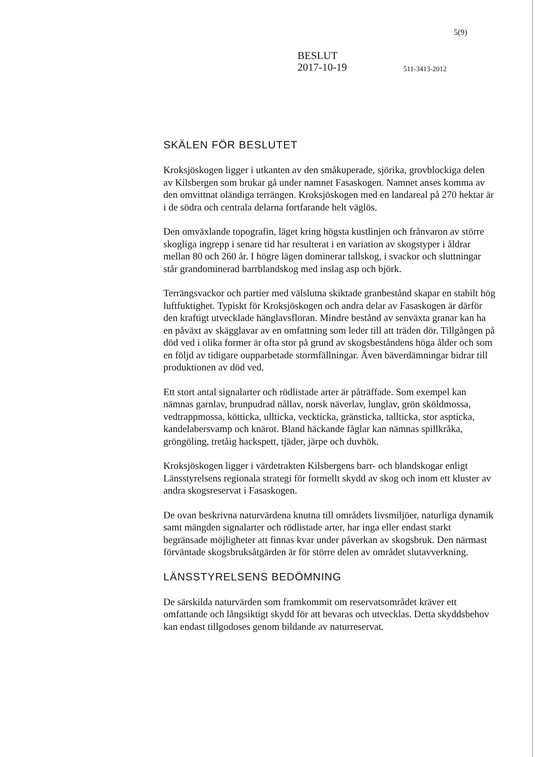5(9)
BESLUT
2017-10-19
511-3413-2012
SKÄLEN FÖR BESLUTET
Kroksjöskogen ligger i utkanten av den småkuperade, sjörika, grovblockiga delen av Kilsbergen som brukar gå under namnet Fasaskogen. Namnet anses komma av den omvittnat oländiga terrängen. Kroksjöskogen med en landareal på 270 hektar är i de södra och centrala delarna fortfarande helt väglös.
Den omväxlande topografin, läget kring högsta kustlinjen och frånvaron av större skogliga ingrepp i senare tid har resulterat i en variation av skogstyper i åldrar mellan 80 och 260 år. I högre lägen dominerar tallskog, i svackor och sluttningar står grandominerad barrblandskog med inslag asp och björk.
Terrängsvackor och partier med välslutna skiktade granbestånd skapar en stabilt hög luftfuktighet. Typiskt för Kroksjöskogen och andra delar av Fasaskogen är därför den kraftigt utvecklade hänglavsfloran. Mindre bestånd av senväxta granar kan ha en påväxt av skägglavar av en omfattning som leder till att träden dör. Tillgången på död ved i olika former är ofta stor på grund av skogsbeståndens höga ålder och som en följd av tidigare oupparbetade stormfällningar. Även bäverdämningar bidrar till produktionen av död ved.
Ett stort antal signalarter och rödlistade arter är påträffade. Som exempel kan nämnas garnlav, brunpudrad nållav, norsk näverlav, lunglav, grön sköldmossa, vedtrappmossa, kötticka, ullticka, veckticka, gränsticka, tallticka, stor aspticka, kandelabersvamp och knärot. Bland häckande fåglar kan nämnas spillkråka, gröngöling, tretåig hackspett, tjäder, järpe och duvhök.
Kroksjöskogen ligger i värdetrakten Kilsbergens barr- och blandskogar enligt Länsstyrelsens regionala strategi för formellt skydd av skog och inom ett kluster av andra skogsreservat i Fasaskogen.
De ovan beskrivna naturvärdena knutna till områdets livsmiljöer, naturliga dynamik samt mängden signalarter och rödlistade arter, har inga eller endast starkt begränsade möjligheter att finnas kvar under påverkan av skogsbruk. Den närmast förväntade skogsbruksåtgärden är för större delen av området slutavverkning.
LÄNSSTYRELSENS BEDÖMNING
De särskilda naturvärden som framkommit om reservatsområdet kräver ett omfattande och långsiktigt skydd för att bevaras och utvecklas. Detta skyddsbehov kan endast tillgodoses genom bildande av naturreservat.